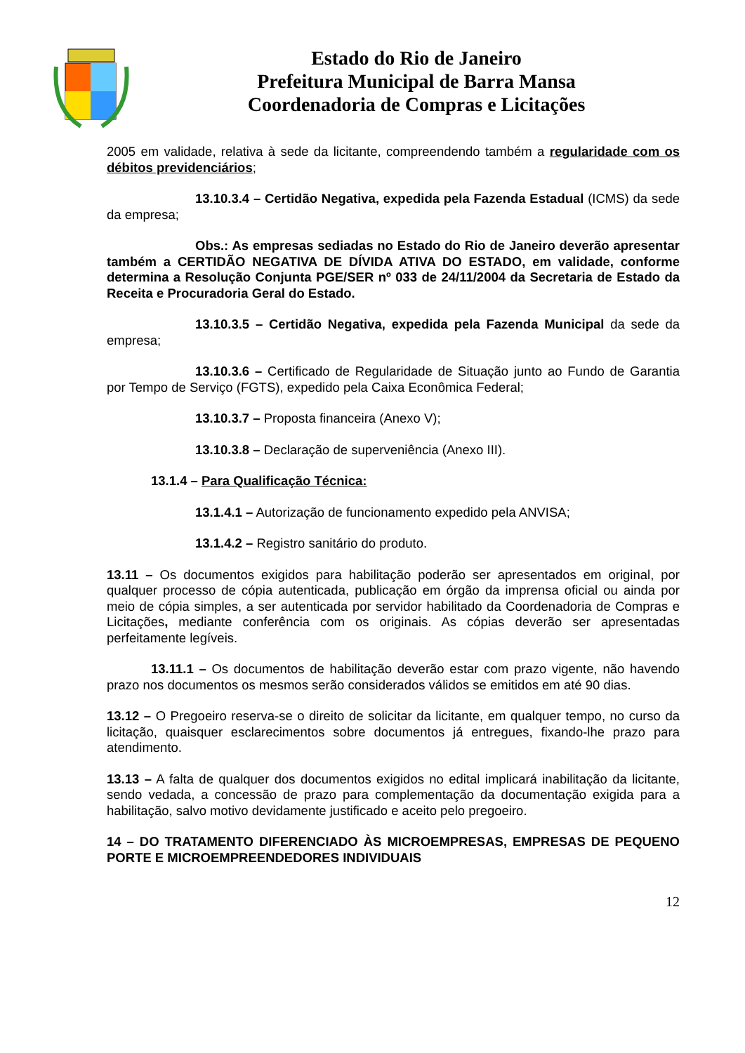Estado do Rio de Janeiro
Prefeitura Municipal de Barra Mansa
Coordenadoria de Compras e Licitações
2005 em validade, relativa à sede da licitante, compreendendo também a regularidade com os débitos previdenciários;
13.10.3.4 – Certidão Negativa, expedida pela Fazenda Estadual (ICMS) da sede da empresa;
Obs.: As empresas sediadas no Estado do Rio de Janeiro deverão apresentar também a CERTIDÃO NEGATIVA DE DÍVIDA ATIVA DO ESTADO, em validade, conforme determina a Resolução Conjunta PGE/SER nº 033 de 24/11/2004 da Secretaria de Estado da Receita e Procuradoria Geral do Estado.
13.10.3.5 – Certidão Negativa, expedida pela Fazenda Municipal da sede da empresa;
13.10.3.6 – Certificado de Regularidade de Situação junto ao Fundo de Garantia por Tempo de Serviço (FGTS), expedido pela Caixa Econômica Federal;
13.10.3.7 – Proposta financeira (Anexo V);
13.10.3.8 – Declaração de superveniência (Anexo III).
13.1.4 – Para Qualificação Técnica:
13.1.4.1 – Autorização de funcionamento expedido pela ANVISA;
13.1.4.2 – Registro sanitário do produto.
13.11 – Os documentos exigidos para habilitação poderão ser apresentados em original, por qualquer processo de cópia autenticada, publicação em órgão da imprensa oficial ou ainda por meio de cópia simples, a ser autenticada por servidor habilitado da Coordenadoria de Compras e Licitações, mediante conferência com os originais. As cópias deverão ser apresentadas perfeitamente legíveis.
13.11.1 – Os documentos de habilitação deverão estar com prazo vigente, não havendo prazo nos documentos os mesmos serão considerados válidos se emitidos em até 90 dias.
13.12 – O Pregoeiro reserva-se o direito de solicitar da licitante, em qualquer tempo, no curso da licitação, quaisquer esclarecimentos sobre documentos já entregues, fixando-lhe prazo para atendimento.
13.13 – A falta de qualquer dos documentos exigidos no edital implicará inabilitação da licitante, sendo vedada, a concessão de prazo para complementação da documentação exigida para a habilitação, salvo motivo devidamente justificado e aceito pelo pregoeiro.
14 – DO TRATAMENTO DIFERENCIADO ÀS MICROEMPRESAS, EMPRESAS DE PEQUENO PORTE E MICROEMPREENDEDORES INDIVIDUAIS
12